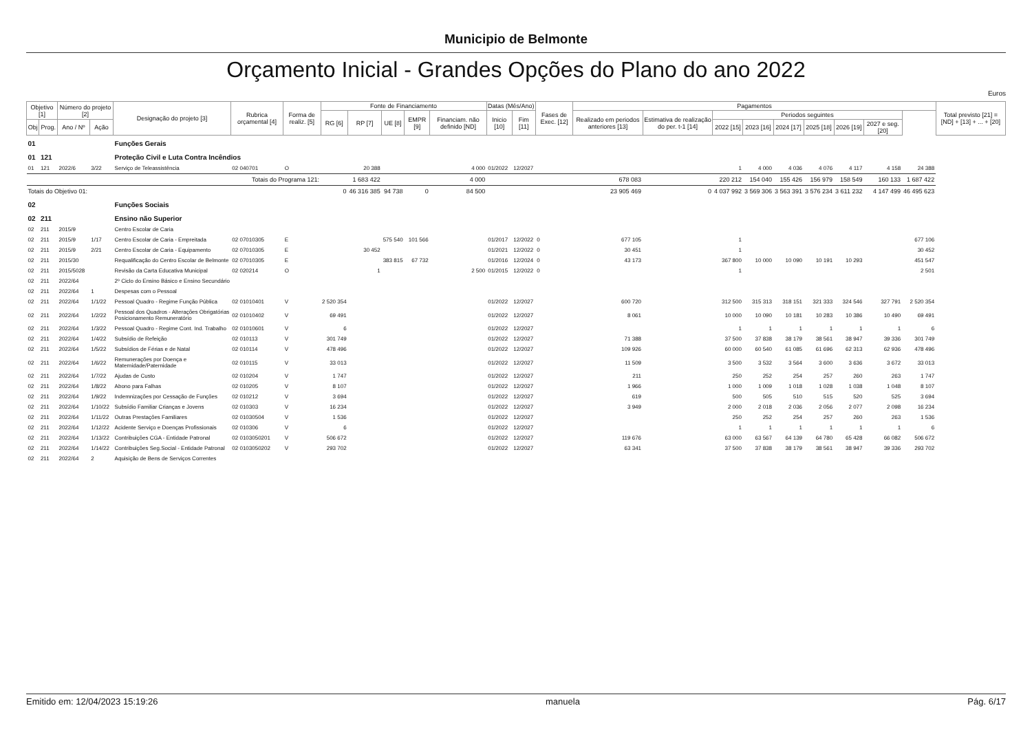Municipio de Belmonte
Orçamento Inicial - Grandes Opções do Plano do ano 2022
Euros
| Objetivo [1] | | Número do projeto [2] | | Designação do projeto [3] | Rubrica orçamental [4] | Forma de realiz. [5] | Fonte de Financiamento | | | | | Datas (Mês/Ano) | | Fases de Exec. [12] | Pagamentos | | | | | | | | | Total previsto [21] = [ND] + [13] + ... + [20] |
| --- | --- | --- | --- | --- | --- | --- | --- | --- | --- | --- | --- | --- | --- | --- | --- | --- | --- | --- | --- | --- | --- | --- | --- | --- |
| | | | | | | | RG [6] | RP [7] | UE [8] | EMPR [9] | Financiam. não definido [ND] | Inicio [10] | Fim [11] | | Realizado em periodos anteriores [13] | Estimativa de realização do per. t-1 [14] | Periodos seguintes | | | | | | | |
| Obj | Prog. | Ano / Nº | Ação | | | | | | | | | | | | | | 2022 [15] | 2023 [16] | 2024 [17] | 2025 [18] | 2026 [19] | 2027 e seg. [20] | | |
| 01 | | | | Funções Gerais | | | | | | | | | | | | | | | | | | | | |
| 01 | 121 | | | Proteção Civil e Luta Contra Incêndios | | | | | | | | | | | | | | | | | | | | |
| 01 | 121 | 2022/6 | 3/22 | Serviço de Teleassistência | 02 040701 | O | | 20 388 | | | 4 000 | 01/2022 | 12/2027 | | | | 1 | 4 000 | 4 036 | 4 076 | 4 117 | 4 158 | 24 388 | |
| Totais do Programa 121: | | | | | | | | 1 683 422 | | | 4 000 | | | | 678 083 | | 220 212 | 154 040 | 155 426 | 156 979 | 158 549 | 160 133 | 1 687 422 | |
| Totais do Objetivo 01: | | | | | | | 0 | 46 316 385 | 94 738 | 0 | 84 500 | | | | 23 905 469 | 0 | 4 037 992 | 3 569 306 | 3 563 391 | 3 576 234 | 3 611 232 | 4 147 499 | 46 495 623 | |
| 02 | | | | Funções Sociais | | | | | | | | | | | | | | | | | | | | |
| 02 | 211 | | | Ensino não Superior | | | | | | | | | | | | | | | | | | | | |
| 02 | 211 | 2015/9 | | Centro Escolar de Caria | | | | | | | | | | | | | | | | | | | | |
| 02 | 211 | 2015/9 | 1/17 | Centro Escolar de Caria - Empreitada | 02 07010305 | E | | | 575 540 | 101 566 | | 01/2017 | 12/2022 | 0 | 677 105 | | 1 | | | | | | 677 106 | |
| 02 | 211 | 2015/9 | 2/21 | Centro Escolar de Caria - Equipamento | 02 07010305 | E | | 30 452 | | | | 01/2021 | 12/2022 | 0 | 30 451 | | 1 | | | | | | 30 452 | |
| 02 | 211 | 2015/30 | | Requalificação do Centro Escolar de Belmonte | 02 07010305 | E | | | 383 815 | 67 732 | | 01/2016 | 12/2024 | 0 | 43 173 | | 367 800 | 10 000 | 10 090 | 10 191 | 10 293 | | 451 547 | |
| 02 | 211 | 2015/5028 | | Revisão da Carta Educativa Municipal | 02 020214 | O | | 1 | | | 2 500 | 01/2015 | 12/2022 | 0 | | | 1 | | | | | | 2 501 | |
| 02 | 211 | 2022/64 | | 2º Ciclo do Ensino Básico e Ensino Secundário | | | | | | | | | | | | | | | | | | | | |
| 02 | 211 | 2022/64 | 1 | Despesas com o Pessoal | | | | | | | | | | | | | | | | | | | | |
| 02 | 211 | 2022/64 | 1/1/22 | Pessoal Quadro - Regime Função Pública | 02 01010401 | V | 2 520 354 | | | | | 01/2022 | 12/2027 | | 600 720 | | 312 500 | 315 313 | 318 151 | 321 333 | 324 546 | 327 791 | 2 520 354 | |
| 02 | 211 | 2022/64 | 1/2/22 | Pessoal dos Quadros - Alterações Obrigatórias Posicionamento Remuneratório | 02 01010402 | V | 69 491 | | | | | 01/2022 | 12/2027 | | 8 061 | | 10 000 | 10 090 | 10 181 | 10 283 | 10 386 | 10 490 | 69 491 | |
| 02 | 211 | 2022/64 | 1/3/22 | Pessoal Quadro - Regime Cont. Ind. Trabalho | 02 01010601 | V | 6 | | | | | 01/2022 | 12/2027 | | | | 1 | 1 | 1 | 1 | 1 | 1 | 6 | |
| 02 | 211 | 2022/64 | 1/4/22 | Subsídio de Refeição | 02 010113 | V | 301 749 | | | | | 01/2022 | 12/2027 | | 71 388 | | 37 500 | 37 838 | 38 179 | 38 561 | 38 947 | 39 336 | 301 749 | |
| 02 | 211 | 2022/64 | 1/5/22 | Subsídios de Férias e de Natal | 02 010114 | V | 478 496 | | | | | 01/2022 | 12/2027 | | 109 926 | | 60 000 | 60 540 | 61 085 | 61 696 | 62 313 | 62 936 | 478 496 | |
| 02 | 211 | 2022/64 | 1/6/22 | Remunerações por Doença e Maternidade/Paternidade | 02 010115 | V | 33 013 | | | | | 01/2022 | 12/2027 | | 11 509 | | 3 500 | 3 532 | 3 564 | 3 600 | 3 636 | 3 672 | 33 013 | |
| 02 | 211 | 2022/64 | 1/7/22 | Ajudas de Custo | 02 010204 | V | 1 747 | | | | | 01/2022 | 12/2027 | | 211 | | 250 | 252 | 254 | 257 | 260 | 263 | 1 747 | |
| 02 | 211 | 2022/64 | 1/8/22 | Abono para Falhas | 02 010205 | V | 8 107 | | | | | 01/2022 | 12/2027 | | 1 966 | | 1 000 | 1 009 | 1 018 | 1 028 | 1 038 | 1 048 | 8 107 | |
| 02 | 211 | 2022/64 | 1/9/22 | Indemnizações por Cessação de Funções | 02 010212 | V | 3 694 | | | | | 01/2022 | 12/2027 | | 619 | | 500 | 505 | 510 | 515 | 520 | 525 | 3 694 | |
| 02 | 211 | 2022/64 | 1/10/22 | Subsídio Familiar Crianças e Jovens | 02 010303 | V | 16 234 | | | | | 01/2022 | 12/2027 | | 3 949 | | 2 000 | 2 018 | 2 036 | 2 056 | 2 077 | 2 098 | 16 234 | |
| 02 | 211 | 2022/64 | 1/11/22 | Outras Prestações Familiares | 02 01030504 | V | 1 536 | | | | | 01/2022 | 12/2027 | | | | 250 | 252 | 254 | 257 | 260 | 263 | 1 536 | |
| 02 | 211 | 2022/64 | 1/12/22 | Acidente Serviço e Doenças Profissionais | 02 010306 | V | 6 | | | | | 01/2022 | 12/2027 | | | | 1 | 1 | 1 | 1 | 1 | 1 | 6 | |
| 02 | 211 | 2022/64 | 1/13/22 | Contribuições CGA - Entidade Patronal | 02 0103050201 | V | 506 672 | | | | | 01/2022 | 12/2027 | | 119 676 | | 63 000 | 63 567 | 64 139 | 64 780 | 65 428 | 66 082 | 506 672 | |
| 02 | 211 | 2022/64 | 1/14/22 | Contribuições Seg.Social - Entidade Patronal | 02 0103050202 | V | 293 702 | | | | | 01/2022 | 12/2027 | | 63 341 | | 37 500 | 37 838 | 38 179 | 38 561 | 38 947 | 39 336 | 293 702 | |
| 02 | 211 | 2022/64 | 2 | Aquisição de Bens de Serviços Correntes | | | | | | | | | | | | | | | | | | | | |
Emitido em: 12/04/2023 15:19:26 manuela Pág. 6/17